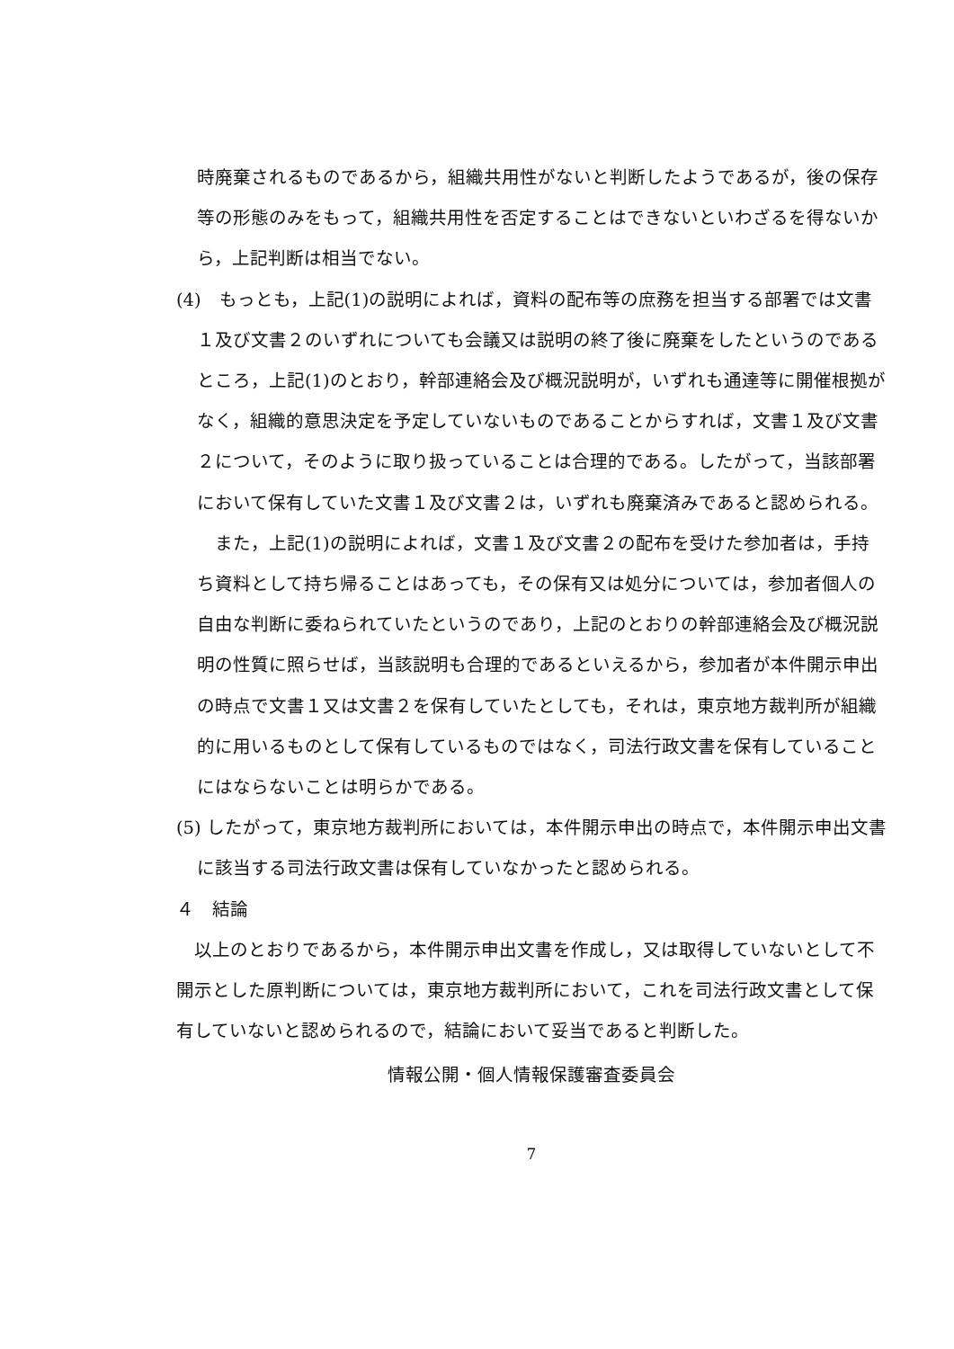時廃棄されるものであるから，組織共用性がないと判断したようであるが，後の保存等の形態のみをもって，組織共用性を否定することはできないといわざるを得ないから，上記判断は相当でない。
(4)　もっとも，上記(1)の説明によれば，資料の配布等の庶務を担当する部署では文書１及び文書２のいずれについても会議又は説明の終了後に廃棄をしたというのであるところ，上記(1)のとおり，幹部連絡会及び概況説明が，いずれも通達等に開催根拠がなく，組織的意思決定を予定していないものであることからすれば，文書１及び文書２について，そのように取り扱っていることは合理的である。したがって，当該部署において保有していた文書１及び文書２は，いずれも廃棄済みであると認められる。
　また，上記(1)の説明によれば，文書１及び文書２の配布を受けた参加者は，手持ち資料として持ち帰ることはあっても，その保有又は処分については，参加者個人の自由な判断に委ねられていたというのであり，上記のとおりの幹部連絡会及び概況説明の性質に照らせば，当該説明も合理的であるといえるから，参加者が本件開示申出の時点で文書１又は文書２を保有していたとしても，それは，東京地方裁判所が組織的に用いるものとして保有しているものではなく，司法行政文書を保有していることにはならないことは明らかである。
(5) したがって，東京地方裁判所においては，本件開示申出の時点で，本件開示申出文書に該当する司法行政文書は保有していなかったと認められる。
４　結論
　以上のとおりであるから，本件開示申出文書を作成し，又は取得していないとして不開示とした原判断については，東京地方裁判所において，これを司法行政文書として保有していないと認められるので，結論において妥当であると判断した。
情報公開・個人情報保護審査委員会
7